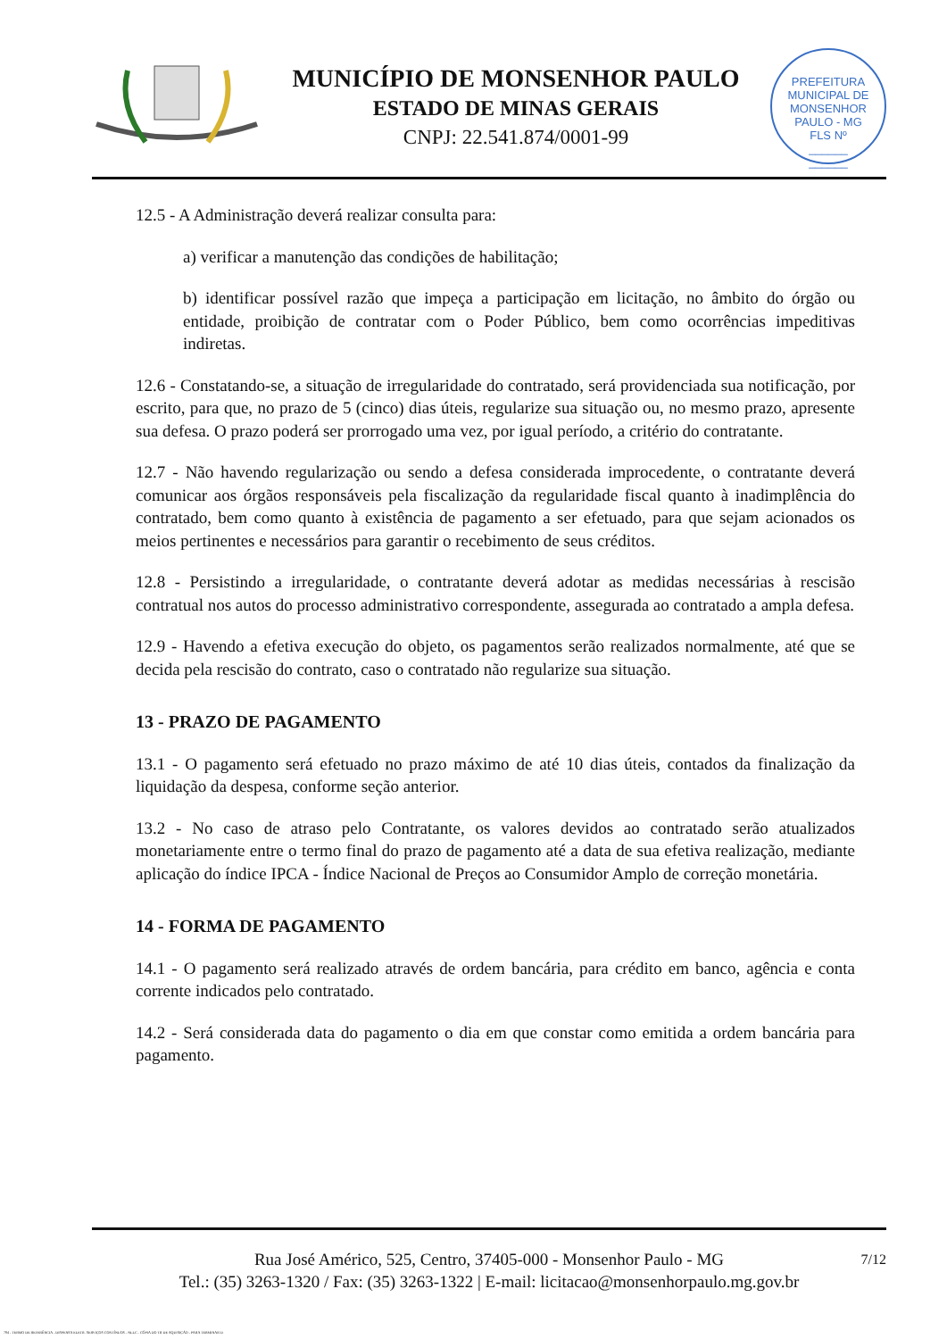MUNICÍPIO DE MONSENHOR PAULO
ESTADO DE MINAS GERAIS
CNPJ: 22.541.874/0001-99
PREFEITURA MUNICIPAL DE MONSENHOR PAULO - MG
FLS Nº
______
______
12.5 - A Administração deverá realizar consulta para:
a) verificar a manutenção das condições de habilitação;
b) identificar possível razão que impeça a participação em licitação, no âmbito do órgão ou entidade, proibição de contratar com o Poder Público, bem como ocorrências impeditivas indiretas.
12.6 - Constatando-se, a situação de irregularidade do contratado, será providenciada sua notificação, por escrito, para que, no prazo de 5 (cinco) dias úteis, regularize sua situação ou, no mesmo prazo, apresente sua defesa. O prazo poderá ser prorrogado uma vez, por igual período, a critério do contratante.
12.7 - Não havendo regularização ou sendo a defesa considerada improcedente, o contratante deverá comunicar aos órgãos responsáveis pela fiscalização da regularidade fiscal quanto à inadimplência do contratado, bem como quanto à existência de pagamento a ser efetuado, para que sejam acionados os meios pertinentes e necessários para garantir o recebimento de seus créditos.
12.8 - Persistindo a irregularidade, o contratante deverá adotar as medidas necessárias à rescisão contratual nos autos do processo administrativo correspondente, assegurada ao contratado a ampla defesa.
12.9 - Havendo a efetiva execução do objeto, os pagamentos serão realizados normalmente, até que se decida pela rescisão do contrato, caso o contratado não regularize sua situação.
13 - PRAZO DE PAGAMENTO
13.1 - O pagamento será efetuado no prazo máximo de até 10 dias úteis, contados da finalização da liquidação da despesa, conforme seção anterior.
13.2 - No caso de atraso pelo Contratante, os valores devidos ao contratado serão atualizados monetariamente entre o termo final do prazo de pagamento até a data de sua efetiva realização, mediante aplicação do índice IPCA - Índice Nacional de Preços ao Consumidor Amplo de correção monetária.
14 - FORMA DE PAGAMENTO
14.1 - O pagamento será realizado através de ordem bancária, para crédito em banco, agência e conta corrente indicados pelo contratado.
14.2 - Será considerada data do pagamento o dia em que constar como emitida a ordem bancária para pagamento.
7/12 Rua José Américo, 525, Centro, 37405-000 - Monsenhor Paulo - MG
Tel.: (35) 3263-1320 / Fax: (35) 3263-1322 | E-mail: licitacao@monsenhorpaulo.mg.gov.br
784 - TERMO DE REFERÊNCIA - DISPENSA ELETR. SERVIÇOS CONTÍNUOS - NLLC - CÓPIA DO TR DE AQUISIÇÃO - PARA TERMINAR D